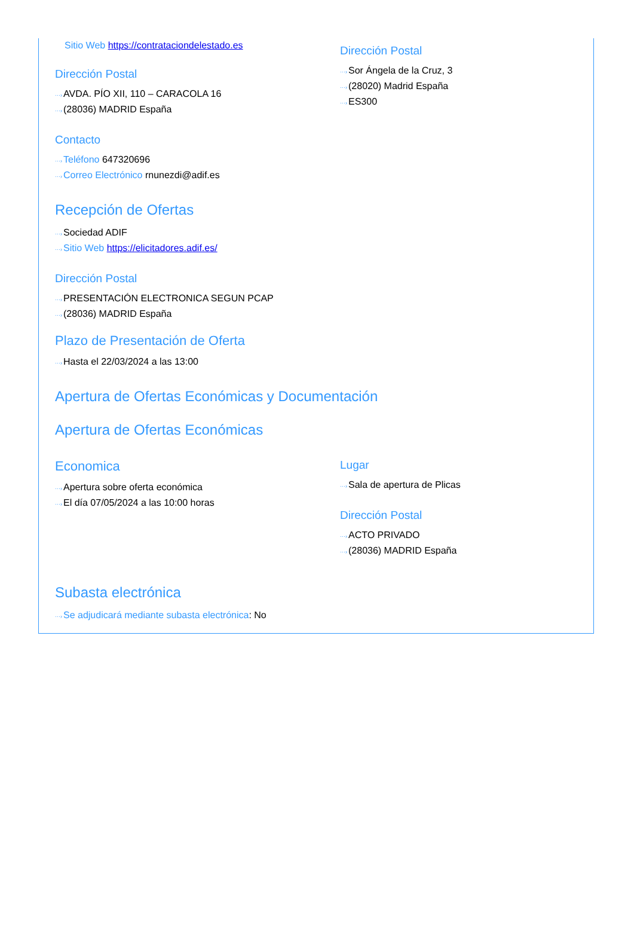Sitio Web https://contrataciondelestado.es
Dirección Postal
···›AVDA. PÍO XII, 110 – CARACOLA 16
···›(28036) MADRID España
Contacto
···›Teléfono 647320696
···›Correo Electrónico rnunezdi@adif.es
Dirección Postal
···›Sor Ángela de la Cruz, 3
···›(28020) Madrid España
···›ES300
Recepción de Ofertas
···›Sociedad ADIF
···›Sitio Web https://elicitadores.adif.es/
Dirección Postal
···›PRESENTACIÓN ELECTRONICA SEGUN PCAP
···›(28036) MADRID España
Plazo de Presentación de Oferta
···›Hasta el 22/03/2024 a las 13:00
Apertura de Ofertas Económicas y Documentación
Apertura de Ofertas Económicas
Economica
···›Apertura sobre oferta económica
···›El día 07/05/2024 a las 10:00 horas
Lugar
···›Sala de apertura de Plicas
Dirección Postal
···›ACTO PRIVADO
···›(28036) MADRID España
Subasta electrónica
···›Se adjudicará mediante subasta electrónica: No